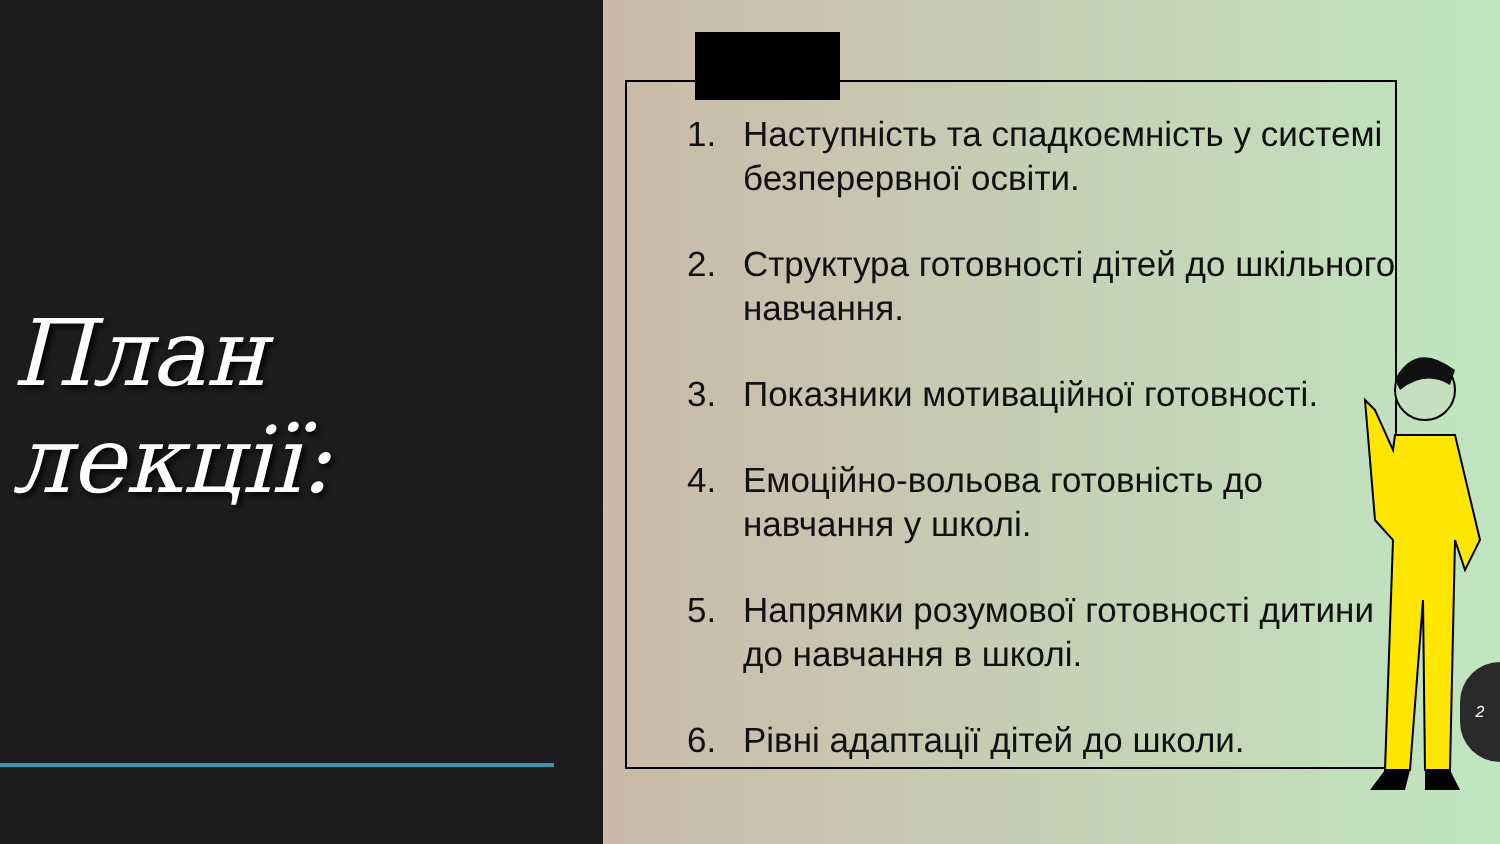План лекції:
1. Наступність та спадкоємність у системі безперервної освіти.
2. Структура готовності дітей до шкільного навчання.
3. Показники мотиваційної готовності.
4. Емоційно-вольова готовність до навчання у школі.
5. Напрямки розумової готовності дитини до навчання в школі.
6. Рівні адаптації дітей до школи.
2